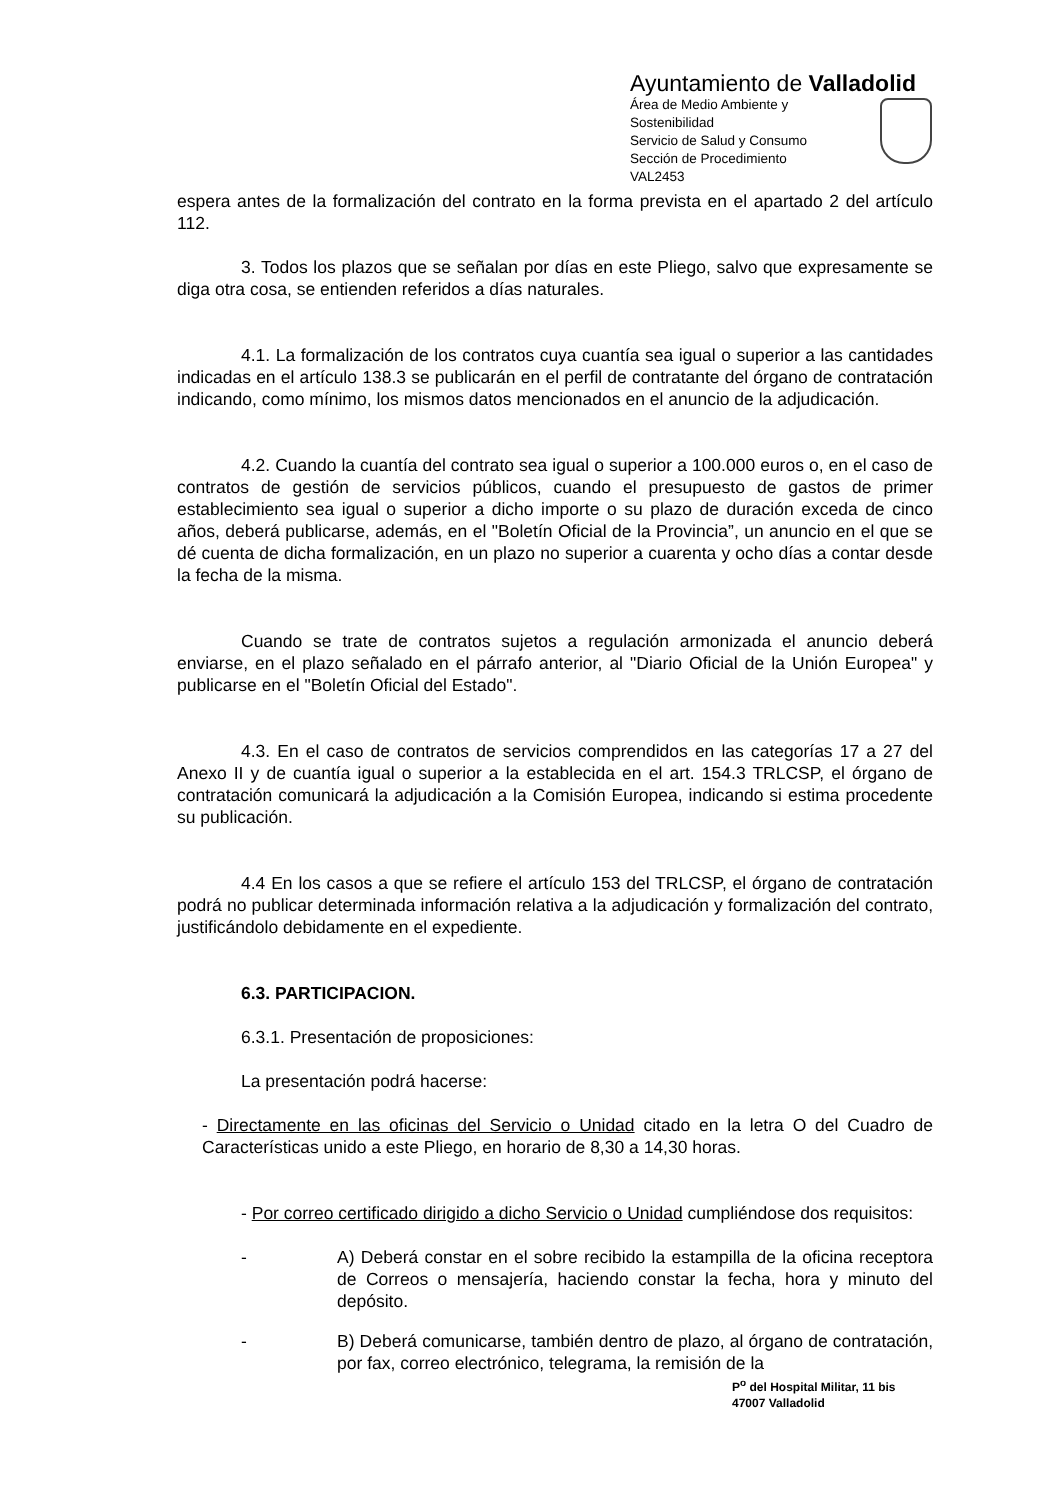Ayuntamiento de Valladolid
Área de Medio Ambiente y
Sostenibilidad
Servicio de Salud y Consumo
Sección de Procedimiento
VAL2453
espera antes de la formalización del contrato en la forma prevista en el apartado 2 del artículo 112.
3. Todos los plazos que se señalan por días en este Pliego, salvo que expresamente se diga otra cosa, se entienden referidos a días naturales.
4.1. La formalización de los contratos cuya cuantía sea igual o superior a las cantidades indicadas en el artículo 138.3 se publicarán en el perfil de contratante del órgano de contratación indicando, como mínimo, los mismos datos mencionados en el anuncio de la adjudicación.
4.2. Cuando la cuantía del contrato sea igual o superior a 100.000 euros o, en el caso de contratos de gestión de servicios públicos, cuando el presupuesto de gastos de primer establecimiento sea igual o superior a dicho importe o su plazo de duración exceda de cinco años, deberá publicarse, además, en el "Boletín Oficial de la Provincia”, un anuncio en el que se dé cuenta de dicha formalización, en un plazo no superior a cuarenta y ocho días a contar desde la fecha de la misma.
Cuando se trate de contratos sujetos a regulación armonizada el anuncio deberá enviarse, en el plazo señalado en el párrafo anterior, al "Diario Oficial de la Unión Europea" y publicarse en el "Boletín Oficial del Estado".
4.3. En el caso de contratos de servicios comprendidos en las categorías 17 a 27 del Anexo II y de cuantía igual o superior a la establecida en el art. 154.3 TRLCSP, el órgano de contratación comunicará la adjudicación a la Comisión Europea, indicando si estima procedente su publicación.
4.4 En los casos a que se refiere el artículo 153 del TRLCSP, el órgano de contratación podrá no publicar determinada información relativa a la adjudicación y formalización del contrato, justificándolo debidamente en el expediente.
6.3. PARTICIPACION.
6.3.1. Presentación de proposiciones:
La presentación podrá hacerse:
- Directamente en las oficinas del Servicio o Unidad citado en la letra O del Cuadro de Características unido a este Pliego, en horario de 8,30 a 14,30 horas.
- Por correo certificado dirigido a dicho Servicio o Unidad cumpliéndose dos requisitos:
- A) Deberá constar en el sobre recibido la estampilla de la oficina receptora de Correos o mensajería, haciendo constar la fecha, hora y minuto del depósito.
- B) Deberá comunicarse, también dentro de plazo, al órgano de contratación, por fax, correo electrónico, telegrama, la remisión de la
P<sup>o</sup> del Hospital Militar, 11 bis
47007 Valladolid